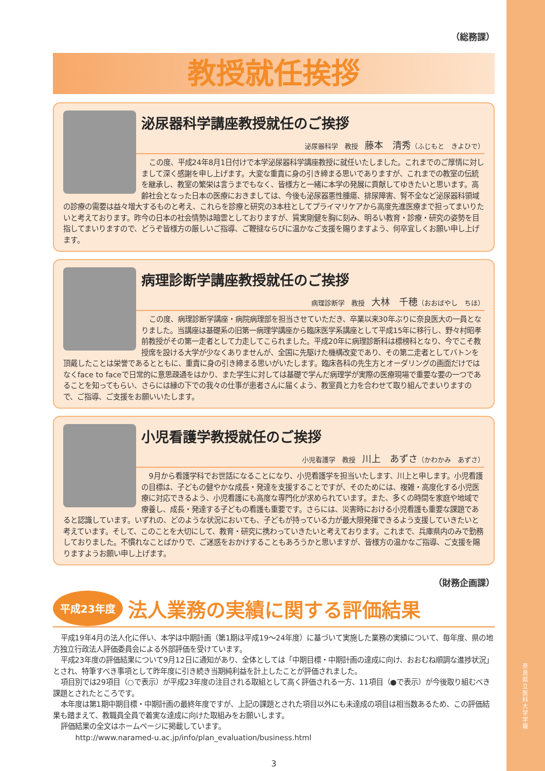（総務課）
教授就任挨拶
泌尿器科学講座教授就任のご挨拶
泌尿器科学　教授　藤本　清秀（ふじもと　きよひで）
この度、平成24年8月1日付けで本学泌尿器科学講座教授に就任いたしました。これまでのご厚情に対しまして深く感謝を申し上げます。大変な重責に身の引き締まる思いでありますが、これまでの教室の伝統を継承し、教室の繁栄は言うまでもなく、皆様方と一緒に本学の発展に貢献してゆきたいと思います。高齢社会となった日本の医療におきましては、今後も泌尿器悪性腫瘍、排尿障害、腎不全など泌尿器科領域の診療の需要は益々増大するものと考え、これらを診療と研究の3本柱としてプライマリケアから高度先進医療まで担ってまいりたいと考えております。昨今の日本の社会情勢は暗雲としておりますが、質実剛健を胸に刻み、明るい教育・診療・研究の姿勢を目指してまいりますので、どうぞ皆様方の厳しいご指導、ご鞭撻ならびに温かなご支援を賜りますよう、何卒宜しくお願い申し上げます。
病理診断学講座教授就任のご挨拶
病理診断学　教授　大林　千穂（おおばやし　ちほ）
この度、病理診断学講座・病院病理部を担当させていただき、卒業以来30年ぶりに奈良医大の一員となりました。当講座は基礎系の旧第一病理学講座から臨床医学系講座として平成15年に移行し、野々村昭孝前教授がその第一走者として力走してこられました。平成20年に病理診断科は標榜科となり、今でこそ教授席を設ける大学が少なくありませんが、全国に先駆けた機構改変であり、その第二走者としてバトンを頂戴したことは栄誉であるとともに、重責に身の引き締まる思いがいたします。臨床各科の先生方とオーダリングの画面だけではなくface to faceで日常的に意思疎通をはかり、また学生に対しては基礎で学んだ病理学が実際の医療現場で重要な要の一つであることを知ってもらい、さらには縁の下での我々の仕事が患者さんに届くよう、教室員と力を合わせて取り組んでまいりますので、ご指導、ご支援をお願いいたします。
小児看護学教授就任のご挨拶
小児看護学　教授　川上　あずさ（かわかみ　あずさ）
9月から看護学科でお世話になることになり、小児看護学を担当いたします、川上と申します。小児看護の目標は、子どもの健やかな成長・発達を支援することですが、そのためには、複雑・高度化する小児医療に対応できるよう、小児看護にも高度な専門化が求められています。また、多くの時間を家庭や地域で療養し、成長・発達する子どもの看護も重要です。さらには、災害時における小児看護も重要な課題であると認識しています。いずれの、どのような状況においても、子どもが持っている力が最大限発揮できるよう支援していきたいと考えています。そして、このことを大切にして、教育・研究に携わっていきたいと考えております。これまで、兵庫県内のみで勤務しておりました。不慣れなことばかりで、ご迷惑をおかけすることもあろうかと思いますが、皆様方の温かなご指導、ご支援を賜りますようお願い申し上げます。
（財務企画課）
平成23年度 法人業務の実績に関する評価結果
平成19年4月の法人化に伴い、本学は中期計画（第1期は平成19～24年度）に基づいて実施した業務の実績について、毎年度、県の地方独立行政法人評価委員会による外部評価を受けています。
平成23年度の評価結果について9月12日に通知があり、全体としては「中期目標・中期計画の達成に向け、おおむね順調な進捗状況」とされ、特筆すべき事項として昨年度に引き続き当期純利益を計上したことが評価されました。
項目別では29項目（○で表示）が平成23年度の注目される取組として高く評価される一方、11項目（●で表示）が今後取り組むべき課題とされたところです。
本年度は第1期中期目標・中期計画の最終年度ですが、上記の課題とされた項目以外にも未達成の項目は相当数あるため、この評価結果も踏まえて、教職員全員で着実な達成に向けた取組みをお願いします。
評価結果の全文はホームページに掲載しています。
http://www.naramed-u.ac.jp/info/plan_evaluation/business.html
3
奈良県立医科大学 学報